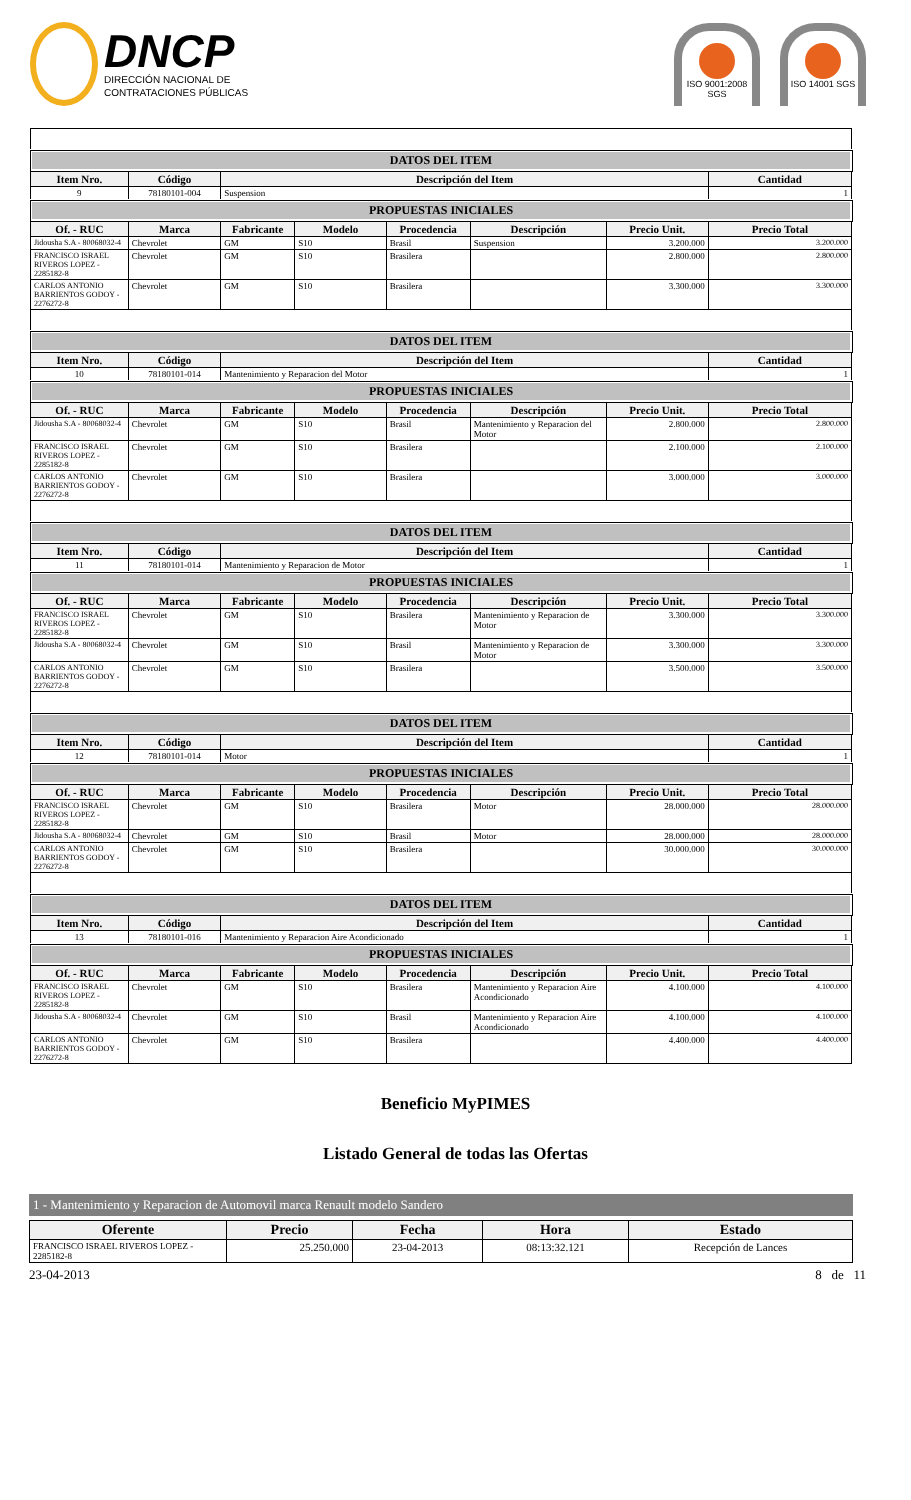DNCP
DIRECCIÓN NACIONAL DE
CONTRATACIONES PÚBLICAS
ISO 9001:2008 SGS
ISO 14001 SGS
| DATOS DEL ITEM | | | | | | | |
| Item Nro. | Código | Descripción del Item | | | | | Cantidad |
| 9 | 78180101-004 | Suspension | | | | | 1 |
| PROPUESTAS INICIALES | | | | | | | |
| Of. - RUC | Marca | Fabricante | Modelo | Procedencia | Descripción | Precio Unit. | Precio Total |
| Jidousha S.A - 80068032-4 | Chevrolet | GM | S10 | Brasil | Suspension | 3.200.000 | 3.200.000 |
| FRANCISCO ISRAEL RIVEROS LOPEZ - 2285182-8 | Chevrolet | GM | S10 | Brasilera | | 2.800.000 | 2.800.000 |
| CARLOS ANTONIO BARRIENTOS GODOY - 2276272-8 | Chevrolet | GM | S10 | Brasilera | | 3.300.000 | 3.300.000 |
| DATOS DEL ITEM | | | | | | | |
| Item Nro. | Código | Descripción del Item | | | | | Cantidad |
| 10 | 78180101-014 | Mantenimiento y Reparacion del Motor | | | | | 1 |
| PROPUESTAS INICIALES | | | | | | | |
| Of. - RUC | Marca | Fabricante | Modelo | Procedencia | Descripción | Precio Unit. | Precio Total |
| Jidousha S.A - 80068032-4 | Chevrolet | GM | S10 | Brasil | Mantenimiento y Reparacion del Motor | 2.800.000 | 2.800.000 |
| FRANCISCO ISRAEL RIVEROS LOPEZ - 2285182-8 | Chevrolet | GM | S10 | Brasilera | | 2.100.000 | 2.100.000 |
| CARLOS ANTONIO BARRIENTOS GODOY - 2276272-8 | Chevrolet | GM | S10 | Brasilera | | 3.000.000 | 3.000.000 |
| DATOS DEL ITEM | | | | | | | |
| Item Nro. | Código | Descripción del Item | | | | | Cantidad |
| 11 | 78180101-014 | Mantenimiento y Reparacion de Motor | | | | | 1 |
| PROPUESTAS INICIALES | | | | | | | |
| Of. - RUC | Marca | Fabricante | Modelo | Procedencia | Descripción | Precio Unit. | Precio Total |
| FRANCISCO ISRAEL RIVEROS LOPEZ - 2285182-8 | Chevrolet | GM | S10 | Brasilera | Mantenimiento y Reparacion de Motor | 3.300.000 | 3.300.000 |
| Jidousha S.A - 80068032-4 | Chevrolet | GM | S10 | Brasil | Mantenimiento y Reparacion de Motor | 3.300.000 | 3.300.000 |
| CARLOS ANTONIO BARRIENTOS GODOY - 2276272-8 | Chevrolet | GM | S10 | Brasilera | | 3.500.000 | 3.500.000 |
| DATOS DEL ITEM | | | | | | | |
| Item Nro. | Código | Descripción del Item | | | | | Cantidad |
| 12 | 78180101-014 | Motor | | | | | 1 |
| PROPUESTAS INICIALES | | | | | | | |
| Of. - RUC | Marca | Fabricante | Modelo | Procedencia | Descripción | Precio Unit. | Precio Total |
| FRANCISCO ISRAEL RIVEROS LOPEZ - 2285182-8 | Chevrolet | GM | S10 | Brasilera | Motor | 28.000.000 | 28.000.000 |
| Jidousha S.A - 80068032-4 | Chevrolet | GM | S10 | Brasil | Motor | 28.000.000 | 28.000.000 |
| CARLOS ANTONIO BARRIENTOS GODOY - 2276272-8 | Chevrolet | GM | S10 | Brasilera | | 30.000.000 | 30.000.000 |
| DATOS DEL ITEM | | | | | | | |
| Item Nro. | Código | Descripción del Item | | | | | Cantidad |
| 13 | 78180101-016 | Mantenimiento y Reparacion Aire Acondicionado | | | | | 1 |
| PROPUESTAS INICIALES | | | | | | | |
| Of. - RUC | Marca | Fabricante | Modelo | Procedencia | Descripción | Precio Unit. | Precio Total |
| FRANCISCO ISRAEL RIVEROS LOPEZ - 2285182-8 | Chevrolet | GM | S10 | Brasilera | Mantenimiento y Reparacion Aire Acondicionado | 4.100.000 | 4.100.000 |
| Jidousha S.A - 80068032-4 | Chevrolet | GM | S10 | Brasil | Mantenimiento y Reparacion Aire Acondicionado | 4.100.000 | 4.100.000 |
| CARLOS ANTONIO BARRIENTOS GODOY - 2276272-8 | Chevrolet | GM | S10 | Brasilera | | 4.400.000 | 4.400.000 |
Beneficio MyPIMES
Listado General de todas las Ofertas
1 - Mantenimiento y Reparacion de Automovil marca Renault modelo Sandero
| Oferente | Precio | Fecha | Hora | Estado |
| --- | --- | --- | --- | --- |
| FRANCISCO ISRAEL RIVEROS LOPEZ - 2285182-8 | 25.250.000 | 23-04-2013 | 08:13:32.121 | Recepción de Lances |
23-04-2013 8 de 11